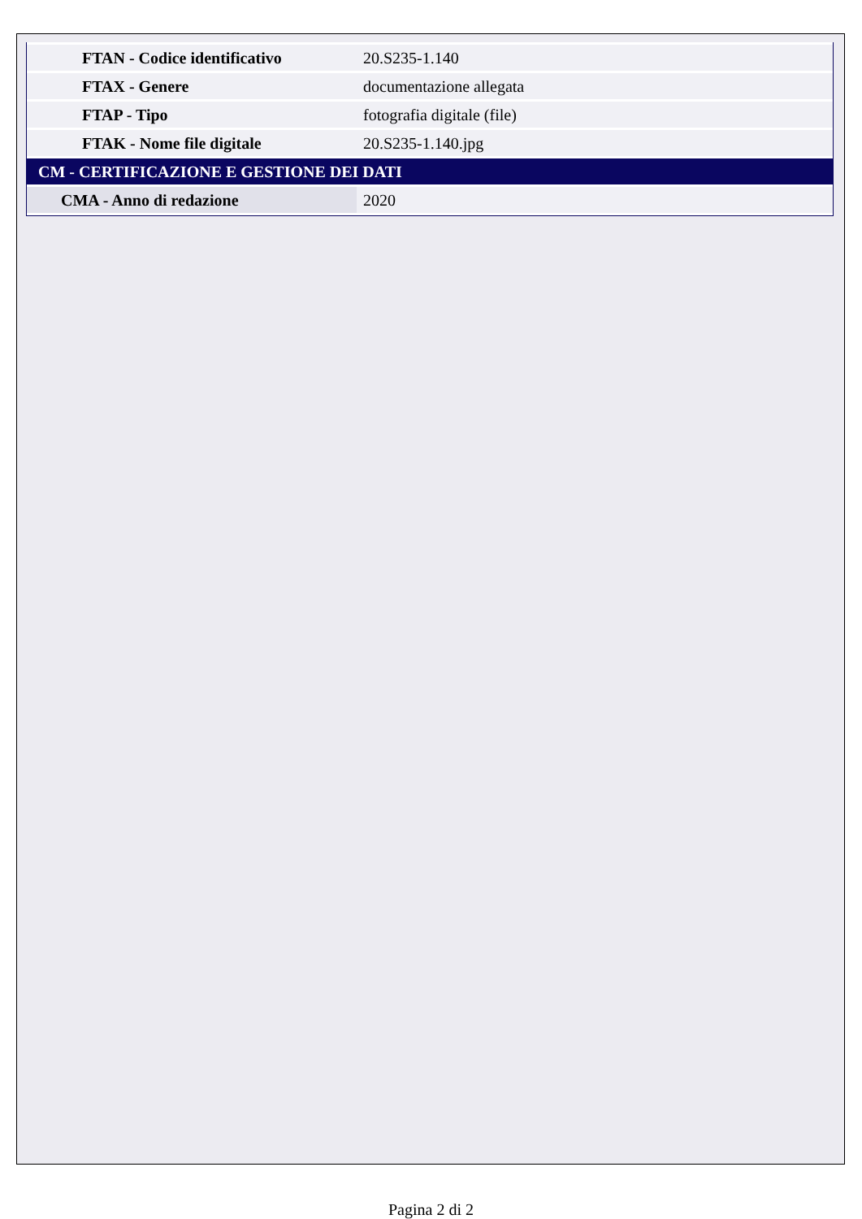| FTAN - Codice identificativo | 20.S235-1.140 |
| FTAX - Genere | documentazione allegata |
| FTAP - Tipo | fotografia digitale (file) |
| FTAK - Nome file digitale | 20.S235-1.140.jpg |
| CM - CERTIFICAZIONE E GESTIONE DEI DATI | |
| CMA - Anno di redazione | 2020 |
Pagina 2 di 2